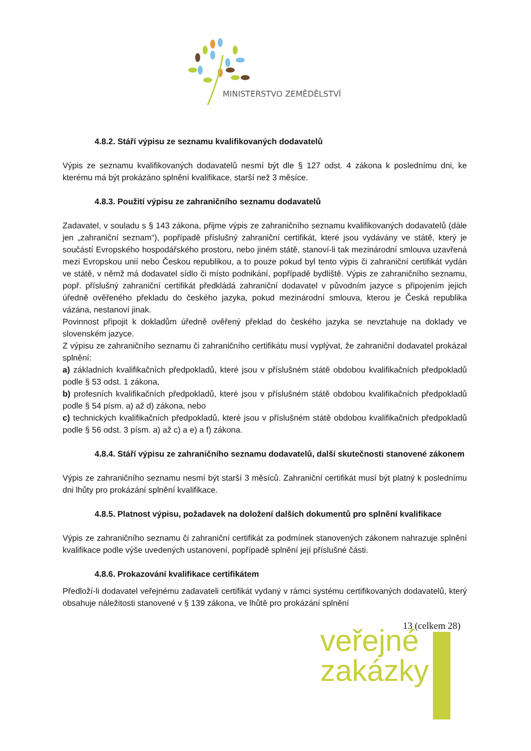MINISTERSTVO ZEMĚDĚLSTVÍ
4.8.2. Stáří výpisu ze seznamu kvalifikovaných dodavatelů
Výpis ze seznamu kvalifikovaných dodavatelů nesmí být dle § 127 odst. 4 zákona k poslednímu dni, ke kterému má být prokázáno splnění kvalifikace, starší než 3 měsíce.
4.8.3. Použití výpisu ze zahraničního seznamu dodavatelů
Zadavatel, v souladu s § 143 zákona, přijme výpis ze zahraničního seznamu kvalifikovaných dodavatelů (dále jen „zahraniční seznam“), popřípadě příslušný zahraniční certifikát, které jsou vydávány ve státě, který je součástí Evropského hospodářského prostoru, nebo jiném státě, stanoví-li tak mezinárodní smlouva uzavřená mezi Evropskou unií nebo Českou republikou, a to pouze pokud byl tento výpis či zahraniční certifikát vydán ve státě, v němž má dodavatel sídlo či místo podnikání, popřípadě bydliště. Výpis ze zahraničního seznamu, popř. příslušný zahraniční certifikát předkládá zahraniční dodavatel v původním jazyce s připojením jejich úředně ověřeného překladu do českého jazyka, pokud mezinárodní smlouva, kterou je Česká republika vázána, nestanoví jinak.
Povinnost připojit k dokladům úředně ověřený překlad do českého jazyka se nevztahuje na doklady ve slovenském jazyce.
Z výpisu ze zahraničního seznamu či zahraničního certifikátu musí vyplývat, že zahraniční dodavatel prokázal splnění:
a) základních kvalifikačních předpokladů, které jsou v příslušném státě obdobou kvalifikačních předpokladů podle § 53 odst. 1 zákona,
b) profesních kvalifikačních předpokladů, které jsou v příslušném státě obdobou kvalifikačních předpokladů podle § 54 písm. a) až d) zákona, nebo
c) technických kvalifikačních předpokladů, které jsou v příslušném státě obdobou kvalifikačních předpokladů podle § 56 odst. 3 písm. a) až c) a e) a f) zákona.
4.8.4. Stáří výpisu ze zahraničního seznamu dodavatelů, další skutečnosti stanovené zákonem
Výpis ze zahraničního seznamu nesmí být starší 3 měsíců. Zahraniční certifikát musí být platný k poslednímu dni lhůty pro prokázání splnění kvalifikace.
4.8.5. Platnost výpisu, požadavek na doložení dalších dokumentů pro splnění kvalifikace
Výpis ze zahraničního seznamu či zahraniční certifikát za podmínek stanovených zákonem nahrazuje splnění kvalifikace podle výše uvedených ustanovení, popřípadě splnění její příslušné části.
4.8.6. Prokazování kvalifikace certifikátem
Předloží-li dodavatel veřejnému zadavateli certifikát vydaný v rámci systému certifikovaných dodavatelů, který obsahuje náležitosti stanovené v § 139 zákona, ve lhůtě pro prokázání splnění
veřejné
zakázky
13 (celkem 28)